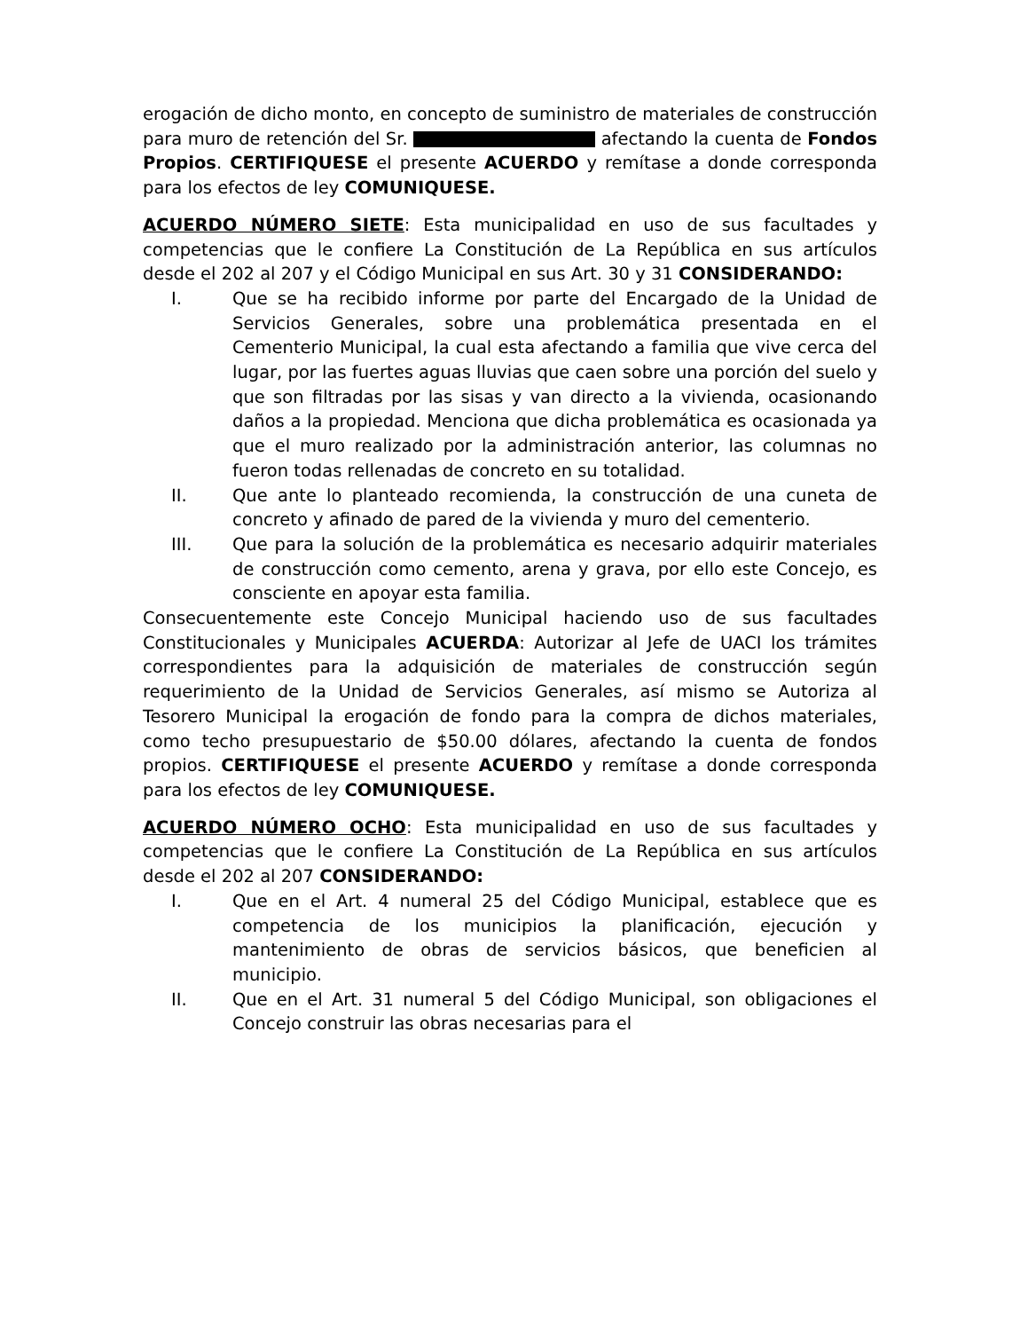erogación de dicho monto, en concepto de suministro de materiales de construcción para muro de retención del Sr. afectando la cuenta de Fondos Propios. CERTIFIQUESE el presente ACUERDO y remítase a donde corresponda para los efectos de ley COMUNIQUESE.
ACUERDO NÚMERO SIETE: Esta municipalidad en uso de sus facultades y competencias que le confiere La Constitución de La República en sus artículos desde el 202 al 207 y el Código Municipal en sus Art. 30 y 31 CONSIDERANDO:
I. Que se ha recibido informe por parte del Encargado de la Unidad de Servicios Generales, sobre una problemática presentada en el Cementerio Municipal, la cual esta afectando a familia que vive cerca del lugar, por las fuertes aguas lluvias que caen sobre una porción del suelo y que son filtradas por las sisas y van directo a la vivienda, ocasionando daños a la propiedad. Menciona que dicha problemática es ocasionada ya que el muro realizado por la administración anterior, las columnas no fueron todas rellenadas de concreto en su totalidad.
II. Que ante lo planteado recomienda, la construcción de una cuneta de concreto y afinado de pared de la vivienda y muro del cementerio.
III. Que para la solución de la problemática es necesario adquirir materiales de construcción como cemento, arena y grava, por ello este Concejo, es consciente en apoyar esta familia.
Consecuentemente este Concejo Municipal haciendo uso de sus facultades Constitucionales y Municipales ACUERDA: Autorizar al Jefe de UACI los trámites correspondientes para la adquisición de materiales de construcción según requerimiento de la Unidad de Servicios Generales, así mismo se Autoriza al Tesorero Municipal la erogación de fondo para la compra de dichos materiales, como techo presupuestario de $50.00 dólares, afectando la cuenta de fondos propios. CERTIFIQUESE el presente ACUERDO y remítase a donde corresponda para los efectos de ley COMUNIQUESE.
ACUERDO NÚMERO OCHO: Esta municipalidad en uso de sus facultades y competencias que le confiere La Constitución de La República en sus artículos desde el 202 al 207 CONSIDERANDO:
I. Que en el Art. 4 numeral 25 del Código Municipal, establece que es competencia de los municipios la planificación, ejecución y mantenimiento de obras de servicios básicos, que beneficien al municipio.
II. Que en el Art. 31 numeral 5 del Código Municipal, son obligaciones el Concejo construir las obras necesarias para el